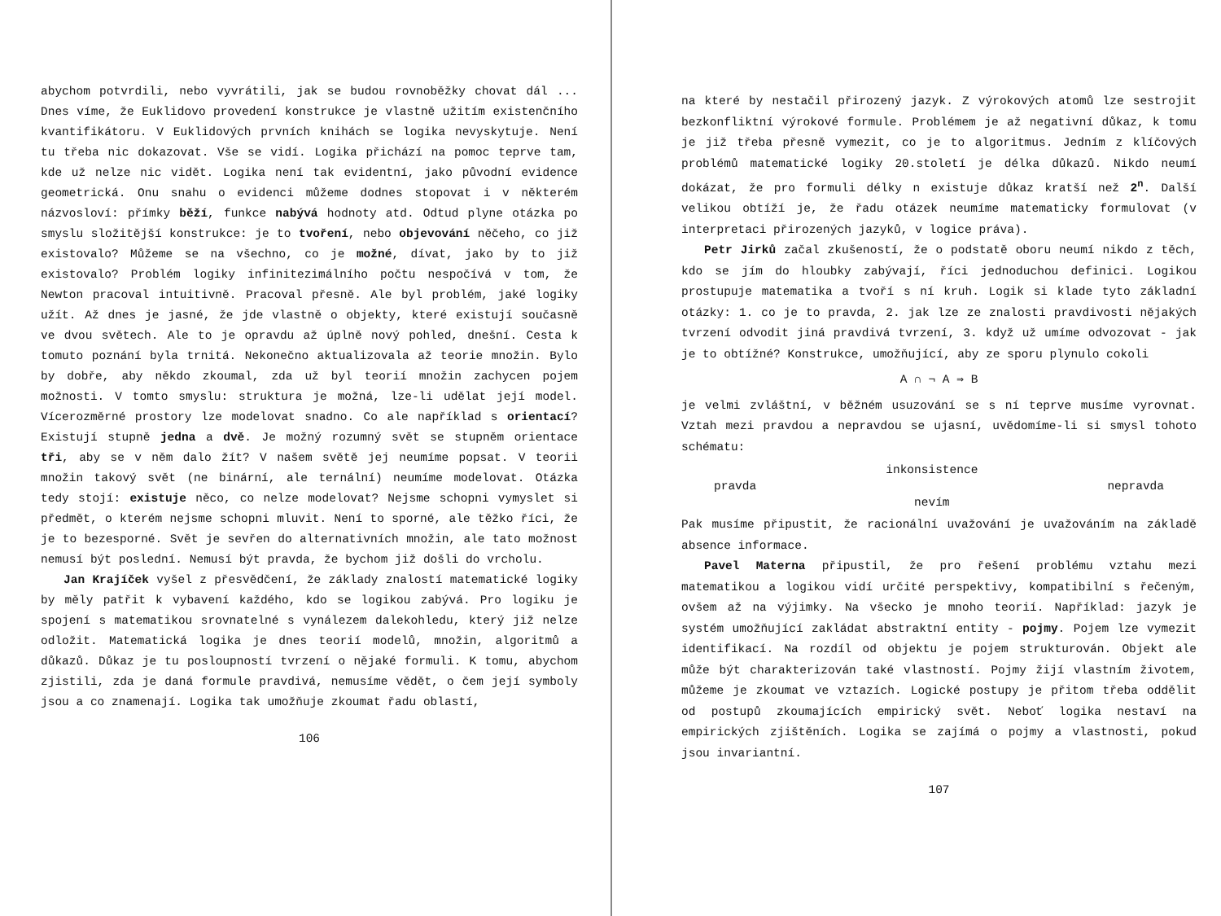abychom potvrdili, nebo vyvrátili, jak se budou rovnoběžky chovat dál ... Dnes víme, že Euklidovo provedení konstrukce je vlastně užitím existenčního kvantifikátoru. V Euklidových prvních knihách se logika nevyskytuje. Není tu třeba nic dokazovat. Vše se vidí. Logika přichází na pomoc teprve tam, kde už nelze nic vidět. Logika není tak evidentní, jako původní evidence geometrická. Onu snahu o evidenci můžeme dodnes stopovat i v některém názvosloví: přímky běží, funkce nabývá hodnoty atd. Odtud plyne otázka po smyslu složitější konstrukce: je to tvoření, nebo objevování něčeho, co již existovalo? Můžeme se na všechno, co je možné, dívat, jako by to již existovalo? Problém logiky infinitezimálního počtu nespočívá v tom, že Newton pracoval intuitivně. Pracoval přesně. Ale byl problém, jaké logiky užít. Až dnes je jasné, že jde vlastně o objekty, které existují současně ve dvou světech. Ale to je opravdu až úplně nový pohled, dnešní. Cesta k tomuto poznání byla trnitá. Nekonečno aktualizovala až teorie množin. Bylo by dobře, aby někdo zkoumal, zda už byl teorií množin zachycen pojem možnosti. V tomto smyslu: struktura je možná, lze-li udělat její model. Vícerozměrné prostory lze modelovat snadno. Co ale například s orientací? Existují stupně jedna a dvě. Je možný rozumný svět se stupněm orientace tři, aby se v něm dalo žít? V našem světě jej neumíme popsat. V teorii množin takový svět (ne binární, ale ternální) neumíme modelovat. Otázka tedy stojí: existuje něco, co nelze modelovat? Nejsme schopni vymyslet si předmět, o kterém nejsme schopni mluvit. Není to sporné, ale těžko říci, že je to bezesporné. Svět je sevřen do alternativních množin, ale tato možnost nemusí být poslední. Nemusí být pravda, že bychom již došli do vrcholu.
Jan Krajíček vyšel z přesvědčení, že základy znalostí matematické logiky by měly patřit k vybavení každého, kdo se logikou zabývá. Pro logiku je spojení s matematikou srovnatelné s vynálezem dalekohledu, který již nelze odložit. Matematická logika je dnes teorií modelů, množin, algoritmů a důkazů. Důkaz je tu posloupností tvrzení o nějaké formuli. K tomu, abychom zjistili, zda je daná formule pravdivá, nemusíme vědět, o čem její symboly jsou a co znamenají. Logika tak umožňuje zkoumat řadu oblastí,
106
na které by nestačil přirozený jazyk. Z výrokových atomů lze sestrojit bezkonfliktní výrokové formule. Problémem je až negativní důkaz, k tomu je již třeba přesně vymezit, co je to algoritmus. Jedním z klíčových problémů matematické logiky 20.století je délka důkazů. Nikdo neumí dokázat, že pro formuli délky n existuje důkaz kratší než 2<sup>n</sup>. Další velikou obtíží je, že řadu otázek neumíme matematicky formulovat (v interpretaci přirozených jazyků, v logice práva).
Petr Jirků začal zkušeností, že o podstatě oboru neumí nikdo z těch, kdo se jím do hloubky zabývají, říci jednoduchou definici. Logikou prostupuje matematika a tvoří s ní kruh. Logik si klade tyto základní otázky: 1. co je to pravda, 2. jak lze ze znalosti pravdivosti nějakých tvrzení odvodit jiná pravdivá tvrzení, 3. když už umíme odvozovat - jak je to obtížné? Konstrukce, umožňující, aby ze sporu plynulo cokoli
A ∩ ¬ A ⇒ B
je velmi zvláštní, v běžném usuzování se s ní teprve musíme vyrovnat. Vztah mezi pravdou a nepravdou se ujasní, uvědomíme-li si smysl tohoto schématu:
pravda
inkonsistence
nevím
nepravda
Pak musíme připustit, že racionální uvažování je uvažováním na základě absence informace.
Pavel Materna připustil, že pro řešení problému vztahu mezi matematikou a logikou vidí určité perspektivy, kompatibilní s řečeným, ovšem až na výjimky. Na všecko je mnoho teorií. Například: jazyk je systém umožňující zakládat abstraktní entity - pojmy. Pojem lze vymezit identifikací. Na rozdíl od objektu je pojem strukturován. Objekt ale může být charakterizován také vlastností. Pojmy žijí vlastním životem, můžeme je zkoumat ve vztazích. Logické postupy je přitom třeba oddělit od postupů zkoumajících empirický svět. Neboť logika nestaví na empirických zjištěních. Logika se zajímá o pojmy a vlastnosti, pokud jsou invariantní.
107